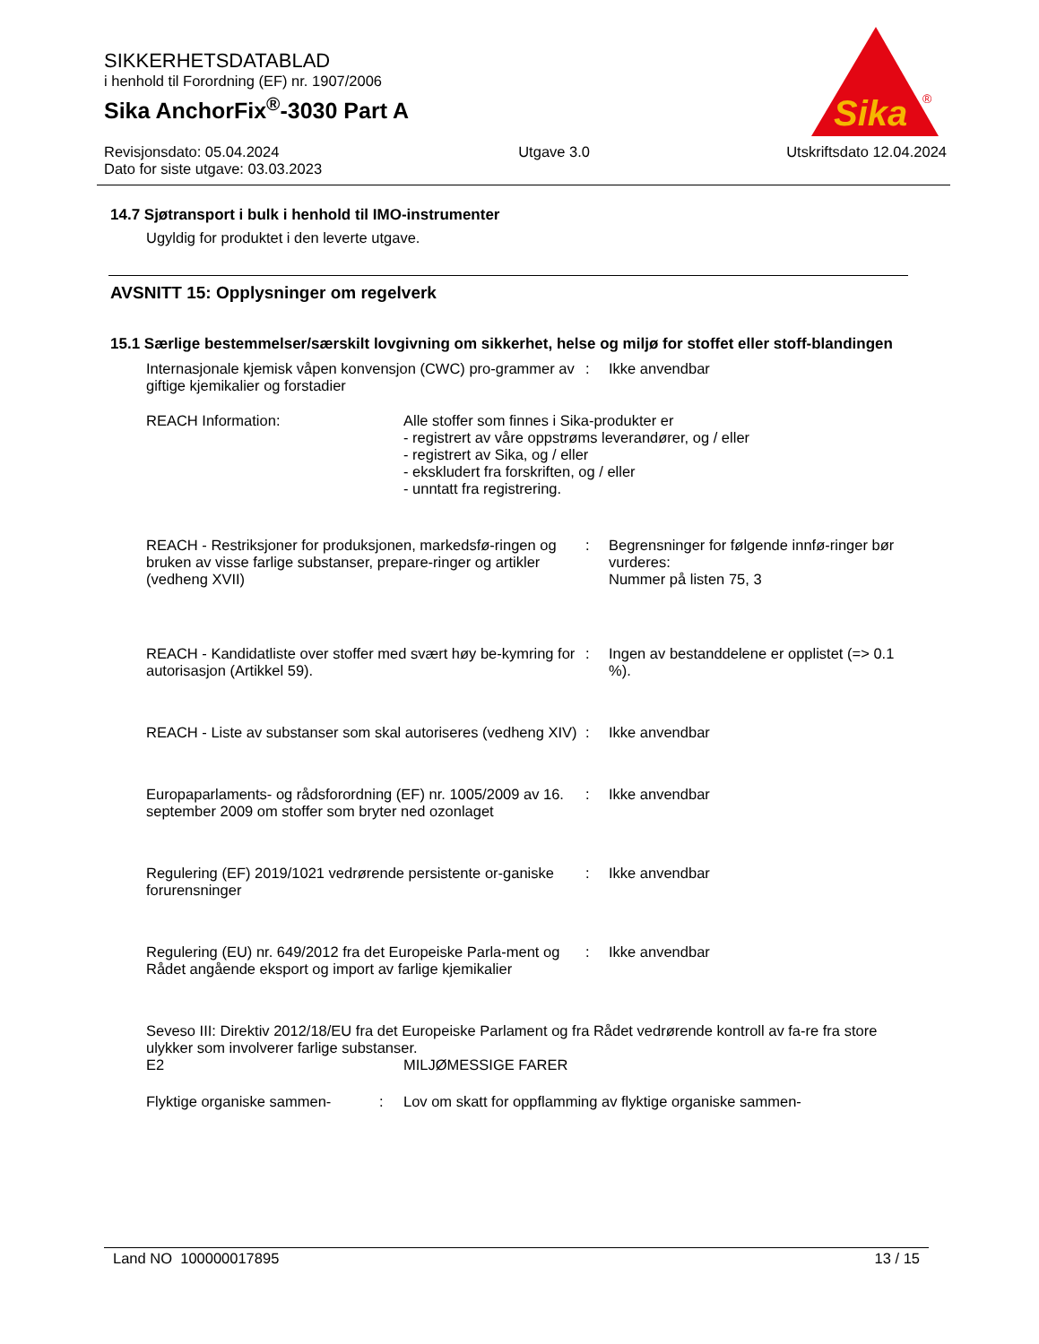SIKKERHETSDATABLAD
i henhold til Forordning (EF) nr. 1907/2006
Sika AnchorFix<sup>®</sup>-3030 Part A
Revisjonsdato: 05.04.2024
Dato for siste utgave: 03.03.2023
Utgave 3.0 Utskriftsdato 12.04.2024
Sika
®
14.7 Sjøtransport i bulk i henhold til IMO-instrumenter
Ugyldig for produktet i den leverte utgave.
AVSNITT 15: Opplysninger om regelverk
15.1 Særlige bestemmelser/særskilt lovgivning om sikkerhet, helse og miljø for stoffet eller stoff-blandingen
Internasjonale kjemisk våpen konvensjon (CWC) pro-grammer av giftige kjemikalier og forstadier
: Ikke anvendbar
REACH Information: Alle stoffer som finnes i Sika-produkter er
- registrert av våre oppstrøms leverandører, og / eller
- registrert av Sika, og / eller
- ekskludert fra forskriften, og / eller
- unntatt fra registrering.
REACH - Restriksjoner for produksjonen, markedsfø-ringen og bruken av visse farlige substanser, prepare-ringer og artikler (vedheng XVII)
: Begrensninger for følgende innfø-ringer bør vurderes:
Nummer på listen 75, 3
REACH - Kandidatliste over stoffer med svært høy be-kymring for autorisasjon (Artikkel 59).
: Ingen av bestanddelene er opplistet (=> 0.1 %).
REACH - Liste av substanser som skal autoriseres (vedheng XIV)
: Ikke anvendbar
Europaparlaments- og rådsforordning (EF) nr. 1005/2009 av 16. september 2009 om stoffer som bryter ned ozonlaget
: Ikke anvendbar
Regulering (EF) 2019/1021 vedrørende persistente or-ganiske forurensninger
: Ikke anvendbar
Regulering (EU) nr. 649/2012 fra det Europeiske Parla-ment og Rådet angående eksport og import av farlige kjemikalier
: Ikke anvendbar
Seveso III: Direktiv 2012/18/EU fra det Europeiske Parlament og fra Rådet vedrørende kontroll av fa-re fra store ulykker som involverer farlige substanser.
E2 MILJØMESSIGE FARER
Flyktige organiske sammen- : Lov om skatt for oppflamming av flyktige organiske sammen-
Land NO 100000017895 13 / 15